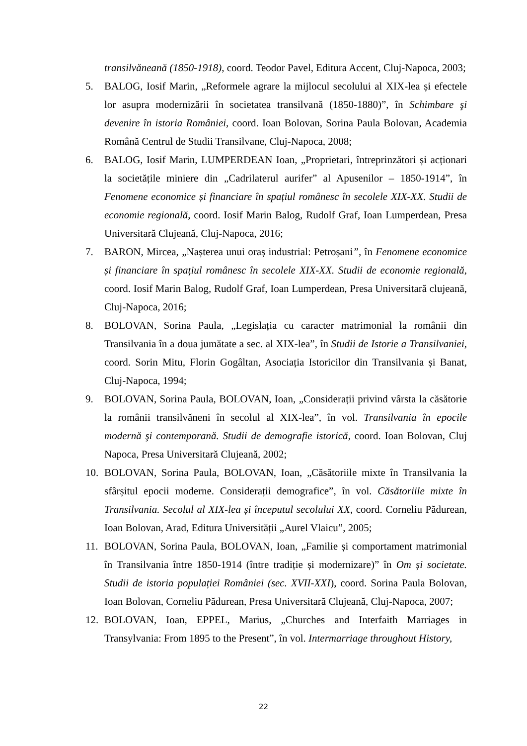transilvăneană (1850-1918), coord. Teodor Pavel, Editura Accent, Cluj-Napoca, 2003;
5. BALOG, Iosif Marin, „Reformele agrare la mijlocul secolului al XIX-lea și efectele lor asupra modernizării în societatea transilvană (1850-1880)”, în Schimbare şi devenire în istoria României, coord. Ioan Bolovan, Sorina Paula Bolovan, Academia Română Centrul de Studii Transilvane, Cluj-Napoca, 2008;
6. BALOG, Iosif Marin, LUMPERDEAN Ioan, „Proprietari, întreprinzători și acționari la societățile miniere din „Cadrilaterul aurifer” al Apusenilor – 1850-1914”, în Fenomene economice și financiare în spațiul românesc în secolele XIX-XX. Studii de economie regională, coord. Iosif Marin Balog, Rudolf Graf, Ioan Lumperdean, Presa Universitară Clujeană, Cluj-Napoca, 2016;
7. BARON, Mircea, „Nașterea unui oraș industrial: Petroșani”, în Fenomene economice și financiare în spațiul românesc în secolele XIX-XX. Studii de economie regională, coord. Iosif Marin Balog, Rudolf Graf, Ioan Lumperdean, Presa Universitară clujeană, Cluj-Napoca, 2016;
8. BOLOVAN, Sorina Paula, „Legislația cu caracter matrimonial la românii din Transilvania în a doua jumătate a sec. al XIX-lea”, în Studii de Istorie a Transilvaniei, coord. Sorin Mitu, Florin Gogâltan, Asociația Istoricilor din Transilvania și Banat, Cluj-Napoca, 1994;
9. BOLOVAN, Sorina Paula, BOLOVAN, Ioan, „Considerații privind vârsta la căsătorie la românii transilvăneni în secolul al XIX-lea”, în vol. Transilvania în epocile modernă şi contemporană. Studii de demografie istorică, coord. Ioan Bolovan, Cluj Napoca, Presa Universitară Clujeană, 2002;
10. BOLOVAN, Sorina Paula, BOLOVAN, Ioan, „Căsătoriile mixte în Transilvania la sfârșitul epocii moderne. Considerații demografice”, în vol. Căsătoriile mixte în Transilvania. Secolul al XIX-lea și începutul secolului XX, coord. Corneliu Pădurean, Ioan Bolovan, Arad, Editura Universității „Aurel Vlaicu”, 2005;
11. BOLOVAN, Sorina Paula, BOLOVAN, Ioan, „Familie și comportament matrimonial în Transilvania între 1850-1914 (între tradiție și modernizare)” în Om și societate. Studii de istoria populației României (sec. XVII-XXI), coord. Sorina Paula Bolovan, Ioan Bolovan, Corneliu Pădurean, Presa Universitară Clujeană, Cluj-Napoca, 2007;
12. BOLOVAN, Ioan, EPPEL, Marius, „Churches and Interfaith Marriages in Transylvania: From 1895 to the Present”, în vol. Intermarriage throughout History,
22